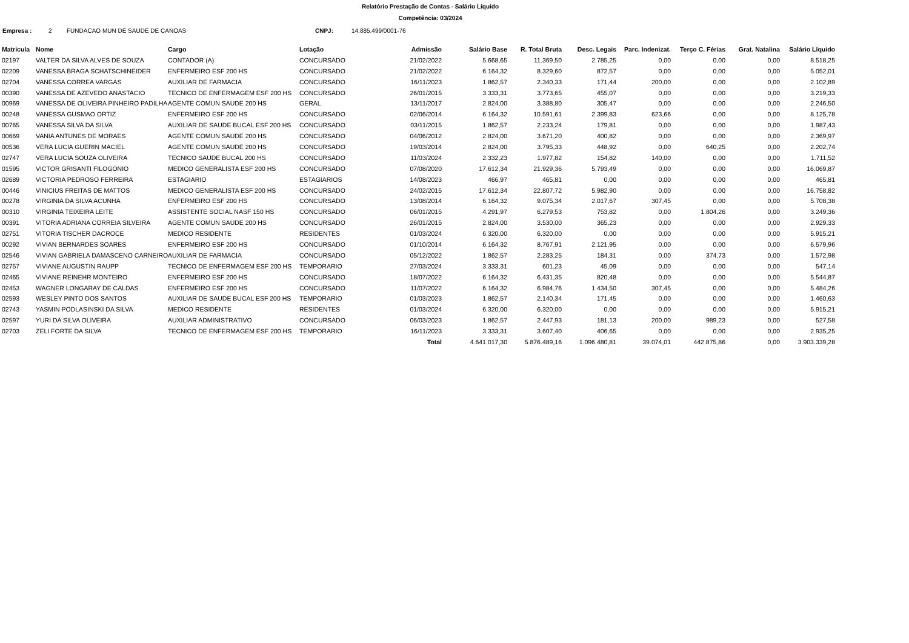Relatório Prestação de Contas - Salário Líquido
Competência: 03/2024
Empresa : 2 FUNDACAO MUN DE SAUDE DE CANOAS CNPJ: 14.885.499/0001-76
| Matricula | Nome | Cargo | Lotação | Admissão | Salário Base | R. Total Bruta | Desc. Legais | Parc. Indenizat. | Terço C. Férias | Grat. Natalina | Salário Líquido |
| --- | --- | --- | --- | --- | --- | --- | --- | --- | --- | --- | --- |
| 02197 | VALTER DA SILVA ALVES DE SOUZA | CONTADOR (A) | CONCURSADO | 21/02/2022 | 5.668,65 | 11.369,50 | 2.785,25 | 0,00 | 0,00 | 0,00 | 8.518,25 |
| 02209 | VANESSA BRAGA SCHATSCHINEIDER | ENFERMEIRO ESF 200 HS | CONCURSADO | 21/02/2022 | 6.164,32 | 8.329,60 | 872,57 | 0,00 | 0,00 | 0,00 | 5.052,01 |
| 02704 | VANESSA CORREA VARGAS | AUXILIAR DE FARMACIA | CONCURSADO | 16/11/2023 | 1.862,57 | 2.340,33 | 171,44 | 200,00 | 0,00 | 0,00 | 2.102,89 |
| 00390 | VANESSA DE AZEVEDO ANASTACIO | TECNICO DE ENFERMAGEM ESF 200 HS | CONCURSADO | 26/01/2015 | 3.333,31 | 3.773,65 | 455,07 | 0,00 | 0,00 | 0,00 | 3.219,33 |
| 00969 | VANESSA DE OLIVEIRA PINHEIRO PADILHA | AGENTE COMUN SAUDE 200 HS | GERAL | 13/11/2017 | 2.824,00 | 3.388,80 | 305,47 | 0,00 | 0,00 | 0,00 | 2.246,50 |
| 00248 | VANESSA GUSMAO ORTIZ | ENFERMEIRO ESF 200 HS | CONCURSADO | 02/06/2014 | 6.164,32 | 10.591,61 | 2.399,83 | 623,66 | 0,00 | 0,00 | 8.125,78 |
| 00765 | VANESSA SILVA DA SILVA | AUXILIAR DE SAUDE BUCAL ESF 200 HS | CONCURSADO | 03/11/2015 | 1.862,57 | 2.233,24 | 179,81 | 0,00 | 0,00 | 0,00 | 1.987,43 |
| 00669 | VANIA ANTUNES DE MORAES | AGENTE COMUN SAUDE 200 HS | CONCURSADO | 04/06/2012 | 2.824,00 | 3.671,20 | 400,82 | 0,00 | 0,00 | 0,00 | 2.369,97 |
| 00536 | VERA LUCIA GUERIN MACIEL | AGENTE COMUN SAUDE 200 HS | CONCURSADO | 19/03/2014 | 2.824,00 | 3.795,33 | 448,92 | 0,00 | 640,25 | 0,00 | 2.202,74 |
| 02747 | VERA LUCIA SOUZA OLIVEIRA | TECNICO SAUDE BUCAL 200 HS | CONCURSADO | 11/03/2024 | 2.332,23 | 1.977,82 | 154,82 | 140,00 | 0,00 | 0,00 | 1.711,52 |
| 01595 | VICTOR GRISANTI FILOGONIO | MEDICO GENERALISTA ESF 200 HS | CONCURSADO | 07/08/2020 | 17.612,34 | 21.929,36 | 5.793,49 | 0,00 | 0,00 | 0,00 | 16.069,87 |
| 02689 | VICTORIA PEDROSO FERREIRA | ESTAGIARIO | ESTAGIARIOS | 14/08/2023 | 466,97 | 465,81 | 0,00 | 0,00 | 0,00 | 0,00 | 465,81 |
| 00446 | VINICIUS FREITAS DE MATTOS | MEDICO GENERALISTA ESF 200 HS | CONCURSADO | 24/02/2015 | 17.612,34 | 22.807,72 | 5.982,90 | 0,00 | 0,00 | 0,00 | 16.758,82 |
| 00278 | VIRGINIA DA SILVA ACUNHA | ENFERMEIRO ESF 200 HS | CONCURSADO | 13/08/2014 | 6.164,32 | 9.075,34 | 2.017,67 | 307,45 | 0,00 | 0,00 | 5.708,38 |
| 00310 | VIRGINIA TEIXEIRA LEITE | ASSISTENTE SOCIAL NASF 150 HS | CONCURSADO | 06/01/2015 | 4.291,97 | 6.279,53 | 753,82 | 0,00 | 1.804,26 | 0,00 | 3.249,36 |
| 00391 | VITORIA ADRIANA CORREIA SILVEIRA | AGENTE COMUN SAUDE 200 HS | CONCURSADO | 26/01/2015 | 2.824,00 | 3.530,00 | 365,23 | 0,00 | 0,00 | 0,00 | 2.929,33 |
| 02751 | VITORIA TISCHER DACROCE | MEDICO RESIDENTE | RESIDENTES | 01/03/2024 | 6.320,00 | 6.320,00 | 0,00 | 0,00 | 0,00 | 0,00 | 5.915,21 |
| 00292 | VIVIAN BERNARDES SOARES | ENFERMEIRO ESF 200 HS | CONCURSADO | 01/10/2014 | 6.164,32 | 8.767,91 | 2.121,95 | 0,00 | 0,00 | 0,00 | 6.579,96 |
| 02546 | VIVIAN GABRIELA DAMASCENO CARNEIRO | AUXILIAR DE FARMACIA | CONCURSADO | 05/12/2022 | 1.862,57 | 2.283,25 | 184,31 | 0,00 | 374,73 | 0,00 | 1.572,98 |
| 02757 | VIVIANE AUGUSTIN RAUPP | TECNICO DE ENFERMAGEM ESF 200 HS | TEMPORARIO | 27/03/2024 | 3.333,31 | 601,23 | 45,09 | 0,00 | 0,00 | 0,00 | 547,14 |
| 02465 | VIVIANE REINEHR MONTEIRO | ENFERMEIRO ESF 200 HS | CONCURSADO | 18/07/2022 | 6.164,32 | 6.431,35 | 820,48 | 0,00 | 0,00 | 0,00 | 5.544,87 |
| 02453 | WAGNER LONGARAY DE CALDAS | ENFERMEIRO ESF 200 HS | CONCURSADO | 11/07/2022 | 6.164,32 | 6.984,76 | 1.434,50 | 307,45 | 0,00 | 0,00 | 5.484,26 |
| 02593 | WESLEY PINTO DOS SANTOS | AUXILIAR DE SAUDE BUCAL ESF 200 HS | TEMPORARIO | 01/03/2023 | 1.862,57 | 2.140,34 | 171,45 | 0,00 | 0,00 | 0,00 | 1.460,63 |
| 02743 | YASMIN PODLASINSKI DA SILVA | MEDICO RESIDENTE | RESIDENTES | 01/03/2024 | 6.320,00 | 6.320,00 | 0,00 | 0,00 | 0,00 | 0,00 | 5.915,21 |
| 02597 | YURI DA SILVA OLIVEIRA | AUXILIAR ADMINISTRATIVO | CONCURSADO | 06/03/2023 | 1.862,57 | 2.447,93 | 181,13 | 200,00 | 989,23 | 0,00 | 527,58 |
| 02703 | ZELI FORTE DA SILVA | TECNICO DE ENFERMAGEM ESF 200 HS | TEMPORARIO | 16/11/2023 | 3.333,31 | 3.607,40 | 406,65 | 0,00 | 0,00 | 0,00 | 2.935,25 |
| | | | | Total | 4.641.017,30 | 5.876.489,16 | 1.096.480,81 | 39.074,01 | 442.875,86 | 0,00 | 3.903.339,28 |